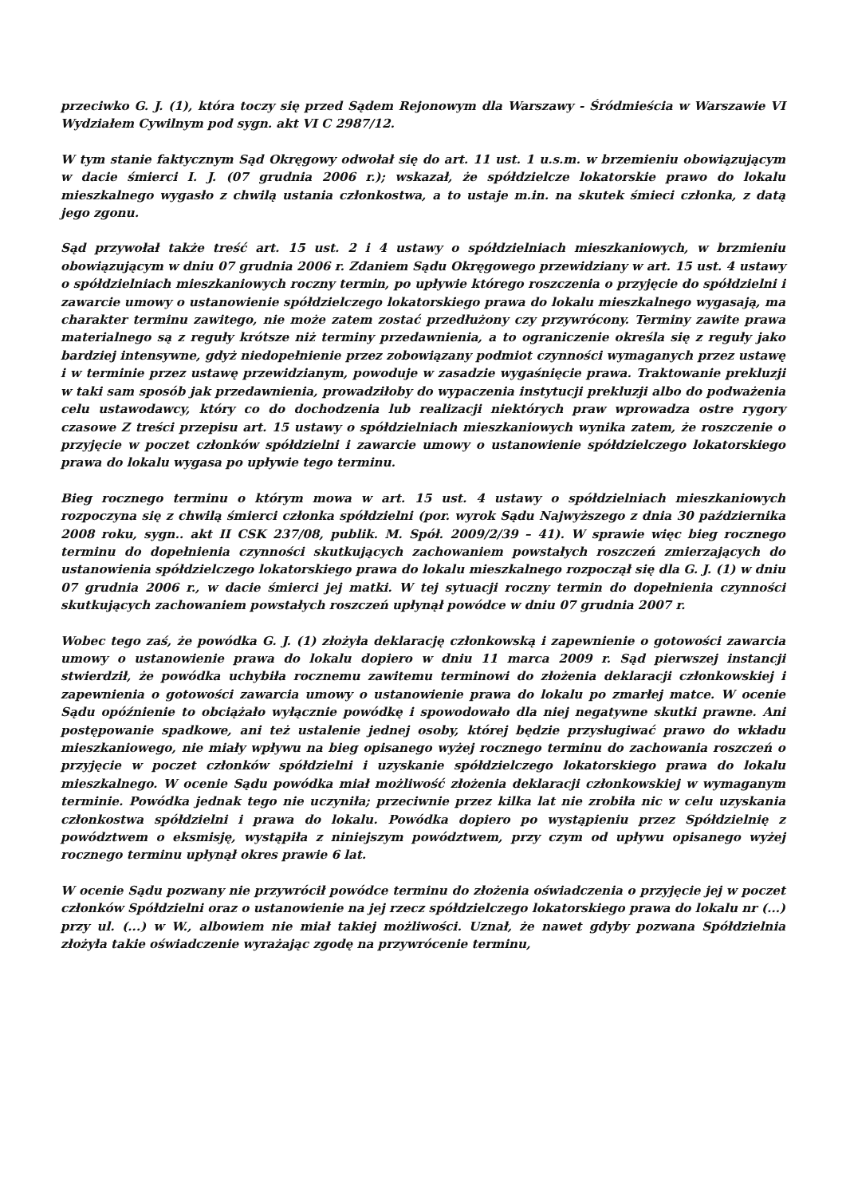przeciwko G. J. (1), która toczy się przed Sądem Rejonowym dla Warszawy - Śródmieścia w Warszawie VI Wydziałem Cywilnym pod sygn. akt VI C 2987/12.
W tym stanie faktycznym Sąd Okręgowy odwołał się do art. 11 ust. 1 u.s.m. w brzemieniu obowiązującym w dacie śmierci I. J. (07 grudnia 2006 r.); wskazał, że spółdzielcze lokatorskie prawo do lokalu mieszkalnego wygasło z chwilą ustania członkostwa, a to ustaje m.in. na skutek śmieci członka, z datą jego zgonu.
Sąd przywołał także treść art. 15 ust. 2 i 4 ustawy o spółdzielniach mieszkaniowych, w brzmieniu obowiązującym w dniu 07 grudnia 2006 r. Zdaniem Sądu Okręgowego przewidziany w art. 15 ust. 4 ustawy o spółdzielniach mieszkaniowych roczny termin, po upływie którego roszczenia o przyjęcie do spółdzielni i zawarcie umowy o ustanowienie spółdzielczego lokatorskiego prawa do lokalu mieszkalnego wygasają, ma charakter terminu zawitego, nie może zatem zostać przedłużony czy przywrócony. Terminy zawite prawa materialnego są z reguły krótsze niż terminy przedawnienia, a to ograniczenie określa się z reguły jako bardziej intensywne, gdyż niedopełnienie przez zobowiązany podmiot czynności wymaganych przez ustawę i w terminie przez ustawę przewidzianym, powoduje w zasadzie wygaśnięcie prawa. Traktowanie prekluzji w taki sam sposób jak przedawnienia, prowadziłoby do wypaczenia instytucji prekluzji albo do podważenia celu ustawodawcy, który co do dochodzenia lub realizacji niektórych praw wprowadza ostre rygory czasowe Z treści przepisu art. 15 ustawy o spółdzielniach mieszkaniowych wynika zatem, że roszczenie o przyjęcie w poczet członków spółdzielni i zawarcie umowy o ustanowienie spółdzielczego lokatorskiego prawa do lokalu wygasa po upływie tego terminu.
Bieg rocznego terminu o którym mowa w art. 15 ust. 4 ustawy o spółdzielniach mieszkaniowych rozpoczyna się z chwilą śmierci członka spółdzielni (por. wyrok Sądu Najwyższego z dnia 30 października 2008 roku, sygn.. akt II CSK 237/08, publik. M. Spół. 2009/2/39 – 41). W sprawie więc bieg rocznego terminu do dopełnienia czynności skutkujących zachowaniem powstałych roszczeń zmierzających do ustanowienia spółdzielczego lokatorskiego prawa do lokalu mieszkalnego rozpoczął się dla G. J. (1) w dniu 07 grudnia 2006 r., w dacie śmierci jej matki. W tej sytuacji roczny termin do dopełnienia czynności skutkujących zachowaniem powstałych roszczeń upłynął powódce w dniu 07 grudnia 2007 r.
Wobec tego zaś, że powódka G. J. (1) złożyła deklarację członkowską i zapewnienie o gotowości zawarcia umowy o ustanowienie prawa do lokalu dopiero w dniu 11 marca 2009 r. Sąd pierwszej instancji stwierdził, że powódka uchybiła rocznemu zawitemu terminowi do złożenia deklaracji członkowskiej i zapewnienia o gotowości zawarcia umowy o ustanowienie prawa do lokalu po zmarłej matce. W ocenie Sądu opóźnienie to obciążało wyłącznie powódkę i spowodowało dla niej negatywne skutki prawne. Ani postępowanie spadkowe, ani też ustalenie jednej osoby, której będzie przysługiwać prawo do wkładu mieszkaniowego, nie miały wpływu na bieg opisanego wyżej rocznego terminu do zachowania roszczeń o przyjęcie w poczet członków spółdzielni i uzyskanie spółdzielczego lokatorskiego prawa do lokalu mieszkalnego. W ocenie Sądu powódka miał możliwość złożenia deklaracji członkowskiej w wymaganym terminie. Powódka jednak tego nie uczyniła; przeciwnie przez kilka lat nie zrobiła nic w celu uzyskania członkostwa spółdzielni i prawa do lokalu. Powódka dopiero po wystąpieniu przez Spółdzielnię z powództwem o eksmisję, wystąpiła z niniejszym powództwem, przy czym od upływu opisanego wyżej rocznego terminu upłynął okres prawie 6 lat.
W ocenie Sądu pozwany nie przywrócił powódce terminu do złożenia oświadczenia o przyjęcie jej w poczet członków Spółdzielni oraz o ustanowienie na jej rzecz spółdzielczego lokatorskiego prawa do lokalu nr (...) przy ul. (...) w W., albowiem nie miał takiej możliwości. Uznał, że nawet gdyby pozwana Spółdzielnia złożyła takie oświadczenie wyrażając zgodę na przywrócenie terminu,